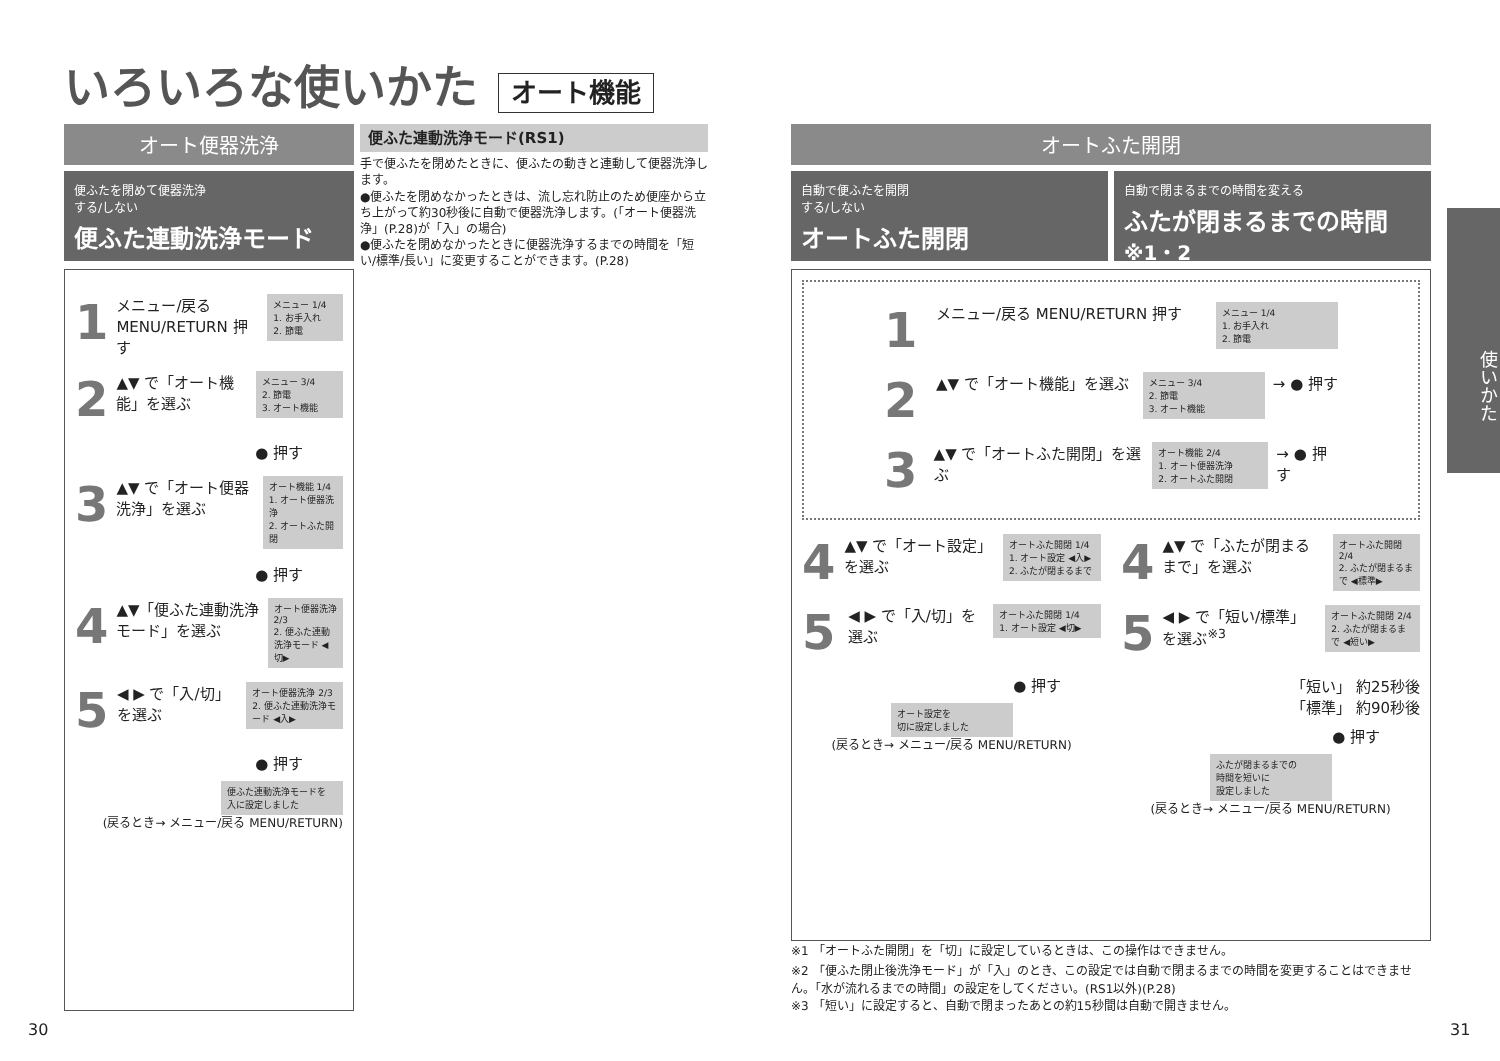いろいろな使いかた オート機能
オート便器洗浄
便ふたを閉めて便器洗浄
する/しない
便ふた連動洗浄モード
1
メニュー/戻る MENU/RETURN 押す
メニュー 1/4
1. お手入れ
2. 節電
2
▲▼ で「オート機能」を選ぶ
メニュー 3/4
2. 節電
3. オート機能
● 押す
3
▲▼ で「オート便器洗浄」を選ぶ
オート機能 1/4
1. オート便器洗浄
2. オートふた開閉
● 押す
4
▲▼「便ふた連動洗浄モード」を選ぶ
オート便器洗浄 2/3
2. 便ふた連動洗浄モード ◀切▶
5
◀ ▶ で「入/切」を選ぶ
オート便器洗浄 2/3
2. 便ふた連動洗浄モード ◀入▶
● 押す
便ふた連動洗浄モードを
入に設定しました
(戻るとき→ メニュー/戻る MENU/RETURN)
便ふた連動洗浄モード(RS1)
手で便ふたを閉めたときに、便ふたの動きと連動して便器洗浄します。
●便ふたを閉めなかったときは、流し忘れ防止のため便座から立ち上がって約30秒後に自動で便器洗浄します。(「オート便器洗浄」(P.28)が「入」の場合)
●便ふたを閉めなかったときに便器洗浄するまでの時間を「短い/標準/長い」に変更することができます。(P.28)
オートふた開閉
自動で便ふたを開閉
する/しない
オートふた開閉
自動で閉まるまでの時間を変える
ふたが閉まるまでの時間<sup>※1・2</sup>
1
メニュー/戻る MENU/RETURN 押す
メニュー 1/4
1. お手入れ
2. 節電
2
▲▼ で「オート機能」を選ぶ
メニュー 3/4
2. 節電
3. オート機能
→ ● 押す
3
▲▼ で「オートふた開閉」を選ぶ
オート機能 2/4
1. オート便器洗浄
2. オートふた開閉
→ ● 押す
4
▲▼ で「オート設定」を選ぶ
オートふた開閉 1/4
1. オート設定 ◀入▶
2. ふたが閉まるまで
5
◀ ▶ で「入/切」を選ぶ
オートふた開閉 1/4
1. オート設定 ◀切▶
● 押す
オート設定を
切に設定しました
(戻るとき→ メニュー/戻る MENU/RETURN)
4
▲▼ で「ふたが閉まるまで」を選ぶ
オートふた開閉 2/4
2. ふたが閉まるまで ◀標準▶
5
◀ ▶ で「短い/標準」を選ぶ<sup>※3</sup>
オートふた開閉 2/4
2. ふたが閉まるまで ◀短い▶
「短い」 約25秒後
「標準」 約90秒後
● 押す
ふたが閉まるまでの
時間を短いに
設定しました
(戻るとき→ メニュー/戻る MENU/RETURN)
※1 「オートふた開閉」を「切」に設定しているときは、この操作はできません。
※2 「便ふた閉止後洗浄モード」が「入」のとき、この設定では自動で閉まるまでの時間を変更することはできません。「水が流れるまでの時間」の設定をしてください。(RS1以外)(P.28)
※3 「短い」に設定すると、自動で閉まったあとの約15秒間は自動で開きません。
使いかた
30 31